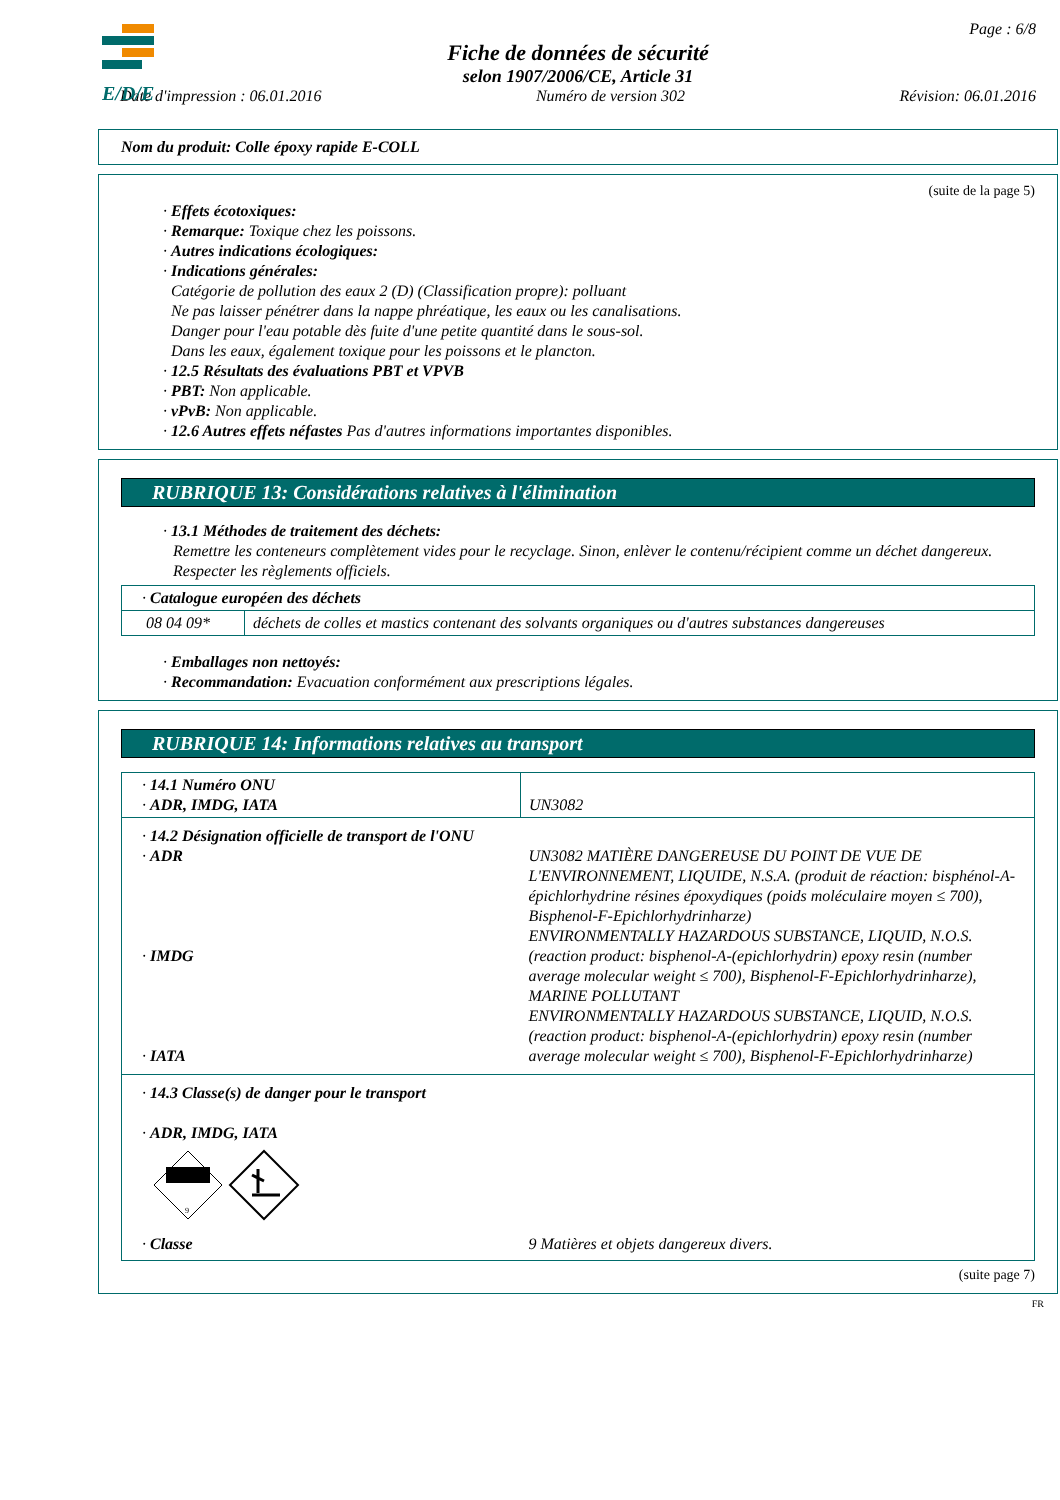E/D/E
Page : 6/8
Fiche de données de sécurité
selon 1907/2006/CE, Article 31
Date d'impression : 06.01.2016 Numéro de version 302 Révision: 06.01.2016
Nom du produit: Colle époxy rapide E-COLL
(suite de la page 5)
· Effets écotoxiques:
· Remarque: Toxique chez les poissons.
· Autres indications écologiques:
· Indications générales:
Catégorie de pollution des eaux 2 (D) (Classification propre): polluant
Ne pas laisser pénétrer dans la nappe phréatique, les eaux ou les canalisations.
Danger pour l'eau potable dès fuite d'une petite quantité dans le sous-sol.
Dans les eaux, également toxique pour les poissons et le plancton.
· 12.5 Résultats des évaluations PBT et VPVB
· PBT: Non applicable.
· vPvB: Non applicable.
· 12.6 Autres effets néfastes Pas d'autres informations importantes disponibles.
RUBRIQUE 13: Considérations relatives à l'élimination
· 13.1 Méthodes de traitement des déchets:
Remettre les conteneurs complètement vides pour le recyclage. Sinon, enlèver le contenu/récipient comme un déchet dangereux. Respecter les règlements officiels.
| · Catalogue européen des déchets | |
| 08 04 09* | déchets de colles et mastics contenant des solvants organiques ou d'autres substances dangereuses |
· Emballages non nettoyés:
· Recommandation: Evacuation conformément aux prescriptions légales.
RUBRIQUE 14: Informations relatives au transport
| · 14.1 Numéro ONU · ADR, IMDG, IATA | UN3082 |
| · 14.2 Désignation officielle de transport de l'ONU · ADR · IMDG · IATA | UN3082 MATIÈRE DANGEREUSE DU POINT DE VUE DE L'ENVIRONNEMENT, LIQUIDE, N.S.A. (produit de réaction: bisphénol-A-épichlorhydrine résines époxydiques (poids moléculaire moyen ≤ 700), Bisphenol-F-Epichlorhydrinharze) ENVIRONMENTALLY HAZARDOUS SUBSTANCE, LIQUID, N.O.S. (reaction product: bisphenol-A-(epichlorhydrin) epoxy resin (number average molecular weight ≤ 700), Bisphenol-F-Epichlorhydrinharze), MARINE POLLUTANT ENVIRONMENTALLY HAZARDOUS SUBSTANCE, LIQUID, N.O.S. (reaction product: bisphenol-A-(epichlorhydrin) epoxy resin (number average molecular weight ≤ 700), Bisphenol-F-Epichlorhydrinharze) |
| · 14.3 Classe(s) de danger pour le transport · ADR, IMDG, IATA 9 · Classe | 9 Matières et objets dangereux divers. |
(suite page 7)
FR